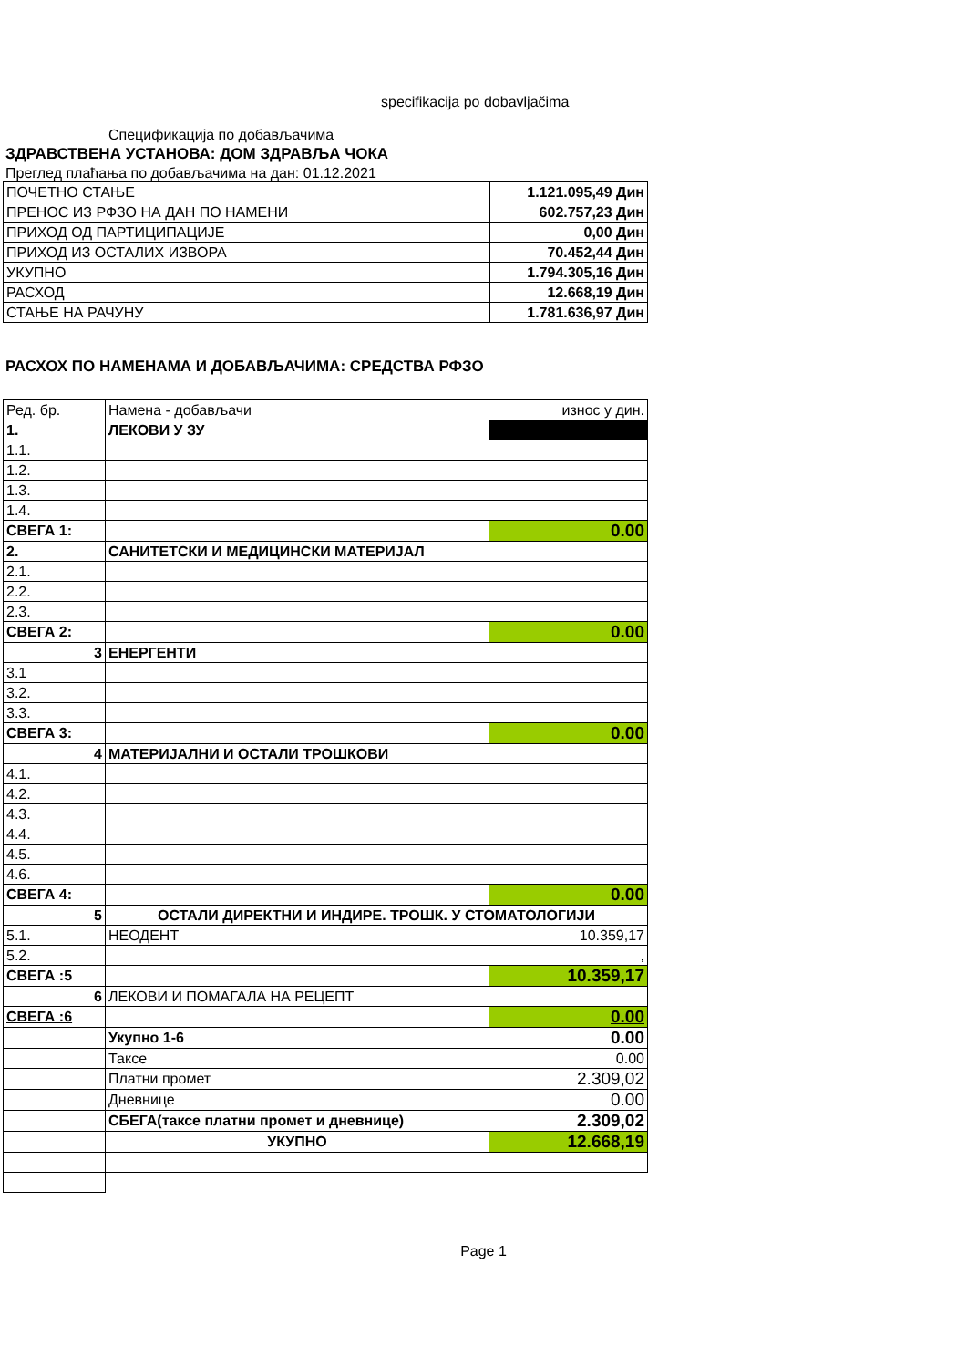specifikacija po dobavljačima
Спецификација по добављачима
ЗДРАВСТВЕНА УСТАНОВА: ДОМ ЗДРАВЉА ЧОКА
Преглед плаћања по добављачима на дан: 01.12.2021
| ПОЧЕТНО СТАЊЕ | 1.121.095,49 Дин |
| ПРЕНОС ИЗ РФЗО НА ДАН ПО НАМЕНИ | 602.757,23 Дин |
| ПРИХОД ОД ПАРТИЦИПАЦИЈЕ | 0,00 Дин |
| ПРИХОД ИЗ ОСТАЛИХ ИЗВОРА | 70.452,44 Дин |
| УКУПНО | 1.794.305,16 Дин |
| РАСХОД | 12.668,19 Дин |
| СТАЊЕ НА РАЧУНУ | 1.781.636,97 Дин |
РАСХОХ ПО НАМЕНАМА И ДОБАВЉАЧИМА: СРЕДСТВА РФЗО
| Ред. бр. | Намена - добављачи | износ у дин. |
| 1. | ЛЕКОВИ У ЗУ | |
| 1.1. | | |
| 1.2. | | |
| 1.3. | | |
| 1.4. | | |
| СВЕГА 1: | | 0.00 |
| 2. | САНИТЕТСКИ И МЕДИЦИНСКИ МАТЕРИЈАЛ | |
| 2.1. | | |
| 2.2. | | |
| 2.3. | | |
| СВЕГА 2: | | 0.00 |
| 3 | ЕНЕРГЕНТИ | |
| 3.1 | | |
| 3.2. | | |
| 3.3. | | |
| СВЕГА 3: | | 0.00 |
| 4 | МАТЕРИЈАЛНИ И ОСТАЛИ ТРОШКОВИ | |
| 4.1. | | |
| 4.2. | | |
| 4.3. | | |
| 4.4. | | |
| 4.5. | | |
| 4.6. | | |
| СВЕГА 4: | | 0.00 |
| 5 | ОСТАЛИ ДИРЕКТНИ И ИНДИРЕ. ТРОШК. У СТОМАТОЛОГИЈИ | |
| 5.1. | НЕОДЕНТ | 10.359,17 |
| 5.2. | | , |
| СВЕГА :5 | | 10.359,17 |
| 6 | ЛЕКОВИ И ПОМАГАЛА НА РЕЦЕПТ | |
| СВЕГА :6 | | 0.00 |
| | Укупно 1-6 | 0.00 |
| | Таксе | 0.00 |
| | Платни промет | 2.309,02 |
| | Дневнице | 0.00 |
| | СБЕГА(таксе платни промет и дневнице) | 2.309,02 |
| | УКУПНО | 12.668,19 |
Page 1